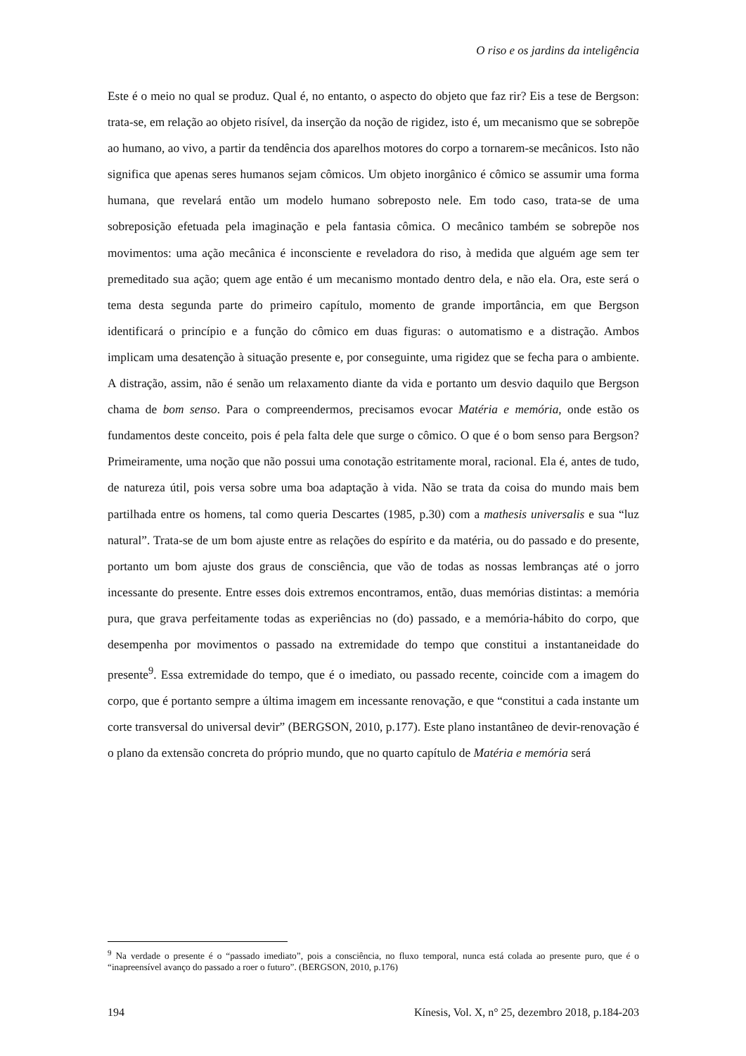O riso e os jardins da inteligência
Este é o meio no qual se produz. Qual é, no entanto, o aspecto do objeto que faz rir? Eis a tese de Bergson: trata-se, em relação ao objeto risível, da inserção da noção de rigidez, isto é, um mecanismo que se sobrepõe ao humano, ao vivo, a partir da tendência dos aparelhos motores do corpo a tornarem-se mecânicos. Isto não significa que apenas seres humanos sejam cômicos. Um objeto inorgânico é cômico se assumir uma forma humana, que revelará então um modelo humano sobreposto nele. Em todo caso, trata-se de uma sobreposição efetuada pela imaginação e pela fantasia cômica. O mecânico também se sobrepõe nos movimentos: uma ação mecânica é inconsciente e reveladora do riso, à medida que alguém age sem ter premeditado sua ação; quem age então é um mecanismo montado dentro dela, e não ela. Ora, este será o tema desta segunda parte do primeiro capítulo, momento de grande importância, em que Bergson identificará o princípio e a função do cômico em duas figuras: o automatismo e a distração. Ambos implicam uma desatenção à situação presente e, por conseguinte, uma rigidez que se fecha para o ambiente. A distração, assim, não é senão um relaxamento diante da vida e portanto um desvio daquilo que Bergson chama de bom senso. Para o compreendermos, precisamos evocar Matéria e memória, onde estão os fundamentos deste conceito, pois é pela falta dele que surge o cômico. O que é o bom senso para Bergson? Primeiramente, uma noção que não possui uma conotação estritamente moral, racional. Ela é, antes de tudo, de natureza útil, pois versa sobre uma boa adaptação à vida. Não se trata da coisa do mundo mais bem partilhada entre os homens, tal como queria Descartes (1985, p.30) com a mathesis universalis e sua “luz natural”. Trata-se de um bom ajuste entre as relações do espírito e da matéria, ou do passado e do presente, portanto um bom ajuste dos graus de consciência, que vão de todas as nossas lembranças até o jorro incessante do presente. Entre esses dois extremos encontramos, então, duas memórias distintas: a memória pura, que grava perfeitamente todas as experiências no (do) passado, e a memória-hábito do corpo, que desempenha por movimentos o passado na extremidade do tempo que constitui a instantaneidade do presente<sup>9</sup>. Essa extremidade do tempo, que é o imediato, ou passado recente, coincide com a imagem do corpo, que é portanto sempre a última imagem em incessante renovação, e que “constitui a cada instante um corte transversal do universal devir” (BERGSON, 2010, p.177). Este plano instantâneo de devir-renovação é o plano da extensão concreta do próprio mundo, que no quarto capítulo de Matéria e memória será
<sup>9</sup> Na verdade o presente é o “passado imediato”, pois a consciência, no fluxo temporal, nunca está colada ao presente puro, que é o “inapreensível avanço do passado a roer o futuro”. (BERGSON, 2010, p.176)
194 Kínesis, Vol. X, n° 25, dezembro 2018, p.184-203